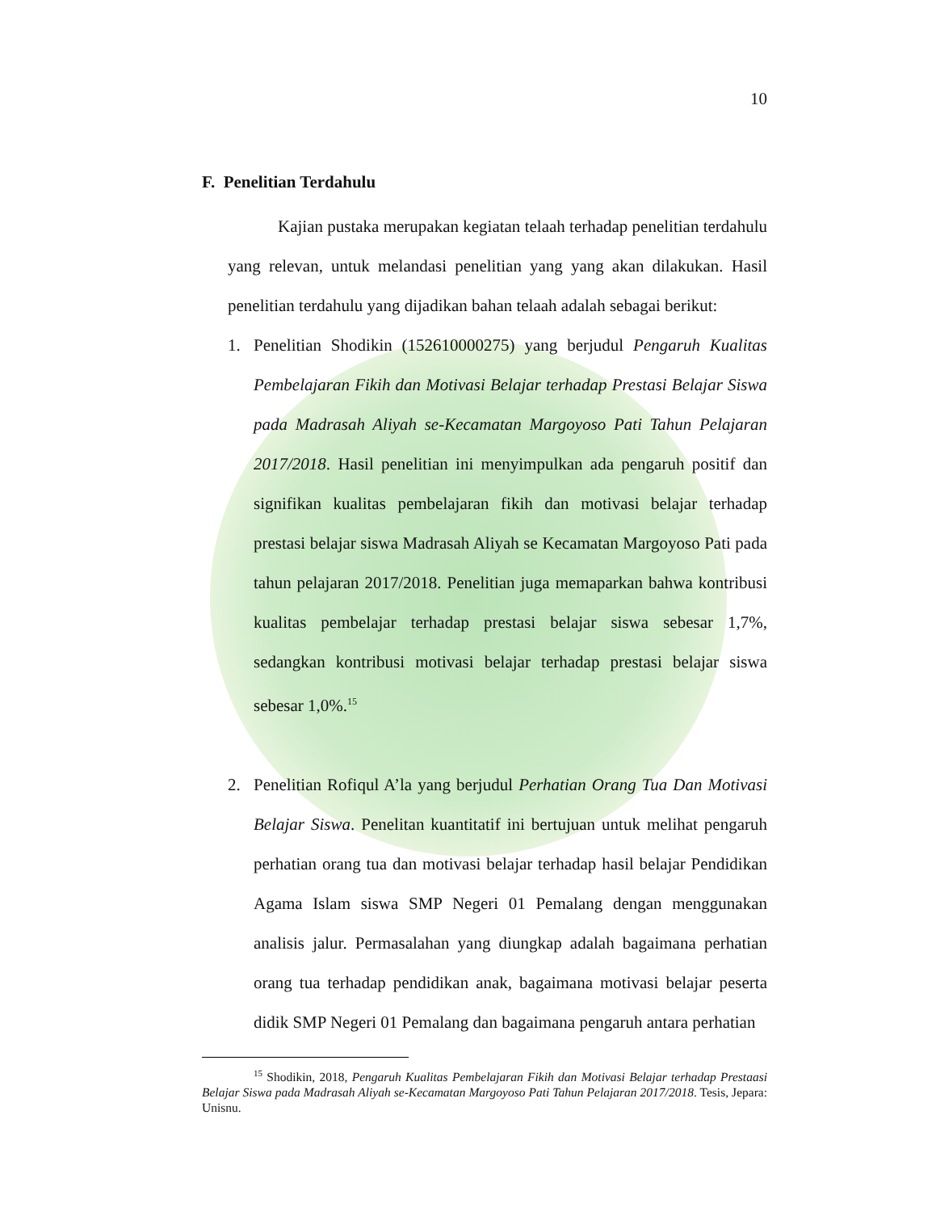10
F. Penelitian Terdahulu
Kajian pustaka merupakan kegiatan telaah terhadap penelitian terdahulu yang relevan, untuk melandasi penelitian yang yang akan dilakukan. Hasil penelitian terdahulu yang dijadikan bahan telaah adalah sebagai berikut:
1. Penelitian Shodikin (152610000275) yang berjudul Pengaruh Kualitas Pembelajaran Fikih dan Motivasi Belajar terhadap Prestasi Belajar Siswa pada Madrasah Aliyah se-Kecamatan Margoyoso Pati Tahun Pelajaran 2017/2018. Hasil penelitian ini menyimpulkan ada pengaruh positif dan signifikan kualitas pembelajaran fikih dan motivasi belajar terhadap prestasi belajar siswa Madrasah Aliyah se Kecamatan Margoyoso Pati pada tahun pelajaran 2017/2018. Penelitian juga memaparkan bahwa kontribusi kualitas pembelajar terhadap prestasi belajar siswa sebesar 1,7%, sedangkan kontribusi motivasi belajar terhadap prestasi belajar siswa sebesar 1,0%.<sup>15</sup>
2. Penelitian Rofiqul A’la yang berjudul Perhatian Orang Tua Dan Motivasi Belajar Siswa. Penelitan kuantitatif ini bertujuan untuk melihat pengaruh perhatian orang tua dan motivasi belajar terhadap hasil belajar Pendidikan Agama Islam siswa SMP Negeri 01 Pemalang dengan menggunakan analisis jalur. Permasalahan yang diungkap adalah bagaimana perhatian orang tua terhadap pendidikan anak, bagaimana motivasi belajar peserta didik SMP Negeri 01 Pemalang dan bagaimana pengaruh antara perhatian
<sup>15</sup> Shodikin, 2018, Pengaruh Kualitas Pembelajaran Fikih dan Motivasi Belajar terhadap Prestaasi Belajar Siswa pada Madrasah Aliyah se-Kecamatan Margoyoso Pati Tahun Pelajaran 2017/2018. Tesis, Jepara: Unisnu.